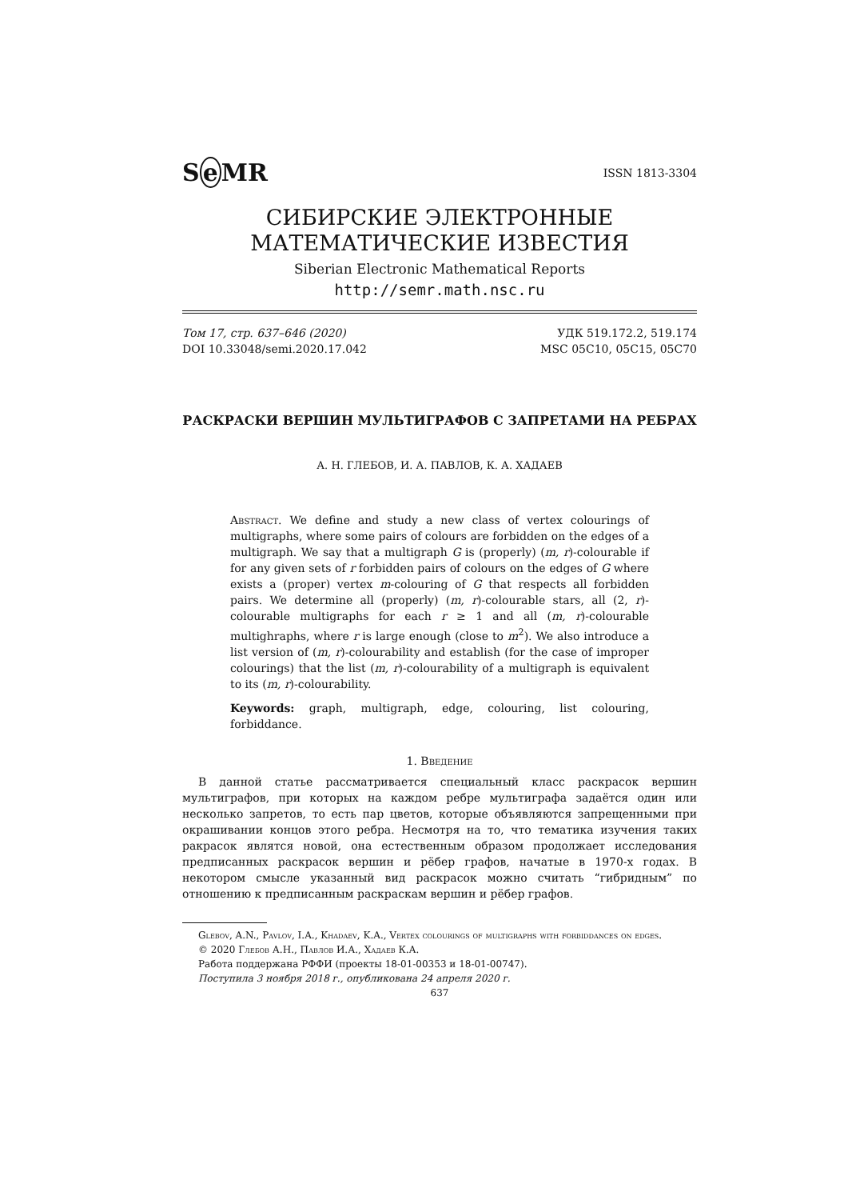Se MR ISSN 1813-3304
СИБИРСКИЕ ЭЛЕКТРОННЫЕ
МАТЕМАТИЧЕСКИЕ ИЗВЕСТИЯ
Siberian Electronic Mathematical Reports
http://semr.math.nsc.ru
Том 17, стр. 637–646 (2020)
DOI 10.33048/semi.2020.17.042
УДК 519.172.2, 519.174
MSC 05C10, 05C15, 05C70
РАСКРАСКИ ВЕРШИН МУЛЬТИГРАФОВ С ЗАПРЕТАМИ НА РЕБРАХ
А. Н. ГЛЕБОВ, И. А. ПАВЛОВ, К. А. ХАДАЕВ
Abstract. We define and study a new class of vertex colourings of multigraphs, where some pairs of colours are forbidden on the edges of a multigraph. We say that a multigraph G is (properly) (m, r)-colourable if for any given sets of r forbidden pairs of colours on the edges of G where exists a (proper) vertex m-colouring of G that respects all forbidden pairs. We determine all (properly) (m, r)-colourable stars, all (2, r)-colourable multigraphs for each r ≥ 1 and all (m, r)-colourable multighraphs, where r is large enough (close to m<sup>2</sup>). We also introduce a list version of (m, r)-colourability and establish (for the case of improper colourings) that the list (m, r)-colourability of a multigraph is equivalent to its (m, r)-colourability.
Keywords: graph, multigraph, edge, colouring, list colouring, forbiddance.
1. Введение
В данной статье рассматривается специальный класс раскрасок вершин мультиграфов, при которых на каждом ребре мультиграфа задаётся один или несколько запретов, то есть пар цветов, которые объявляются запрещенными при окрашивании концов этого ребра. Несмотря на то, что тематика изучения таких ракрасок являтся новой, она естественным образом продолжает исследования предписанных раскрасок вершин и рёбер графов, начатые в 1970-х годах. В некотором смысле указанный вид раскрасок можно считать “гибридным” по отношению к предписанным раскраскам вершин и рёбер графов.
Glebov, A.N., Pavlov, I.A., Khadaev, K.A., Vertex colourings of multigraphs with forbiddances on edges.
© 2020 Глебов А.Н., Павлов И.А., Хадаев К.А.
Работа поддержана РФФИ (проекты 18-01-00353 и 18-01-00747).
Поступила 3 ноября 2018 г., опубликована 24 апреля 2020 г.
637